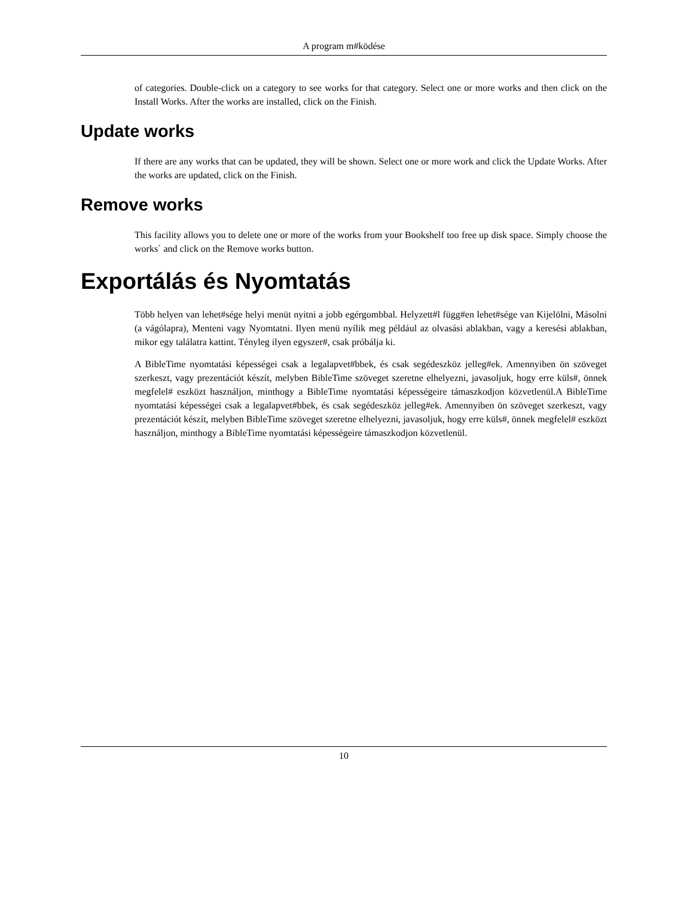A program m#ködése
of categories. Double-click on a category to see works for that category. Select one or more works and then click on the Install Works. After the works are installed, click on the Finish.
Update works
If there are any works that can be updated, they will be shown. Select one or more work and click the Update Works. After the works are updated, click on the Finish.
Remove works
This facility allows you to delete one or more of the works from your Bookshelf too free up disk space. Simply choose the works` and click on the Remove works button.
Exportálás és Nyomtatás
Több helyen van lehet#sége helyi menüt nyitni a jobb egérgombbal. Helyzett#l függ#en lehet#sége van Kijelölni, Másolni (a vágólapra), Menteni vagy Nyomtatni. Ilyen menü nyílik meg például az olvasási ablakban, vagy a keresési ablakban, mikor egy találatra kattint. Tényleg ilyen egyszer#, csak próbálja ki.
A BibleTime nyomtatási képességei csak a legalapvet#bbek, és csak segédeszköz jelleg#ek. Amennyiben ön szöveget szerkeszt, vagy prezentációt készít, melyben BibleTime szöveget szeretne elhelyezni, javasoljuk, hogy erre küls#, önnek megfelel# eszközt használjon, minthogy a BibleTime nyomtatási képességeire támaszkodjon közvetlenül.A BibleTime nyomtatási képességei csak a legalapvet#bbek, és csak segédeszköz jelleg#ek. Amennyiben ön szöveget szerkeszt, vagy prezentációt készít, melyben BibleTime szöveget szeretne elhelyezni, javasoljuk, hogy erre küls#, önnek megfelel# eszközt használjon, minthogy a BibleTime nyomtatási képességeire támaszkodjon közvetlenül.
10